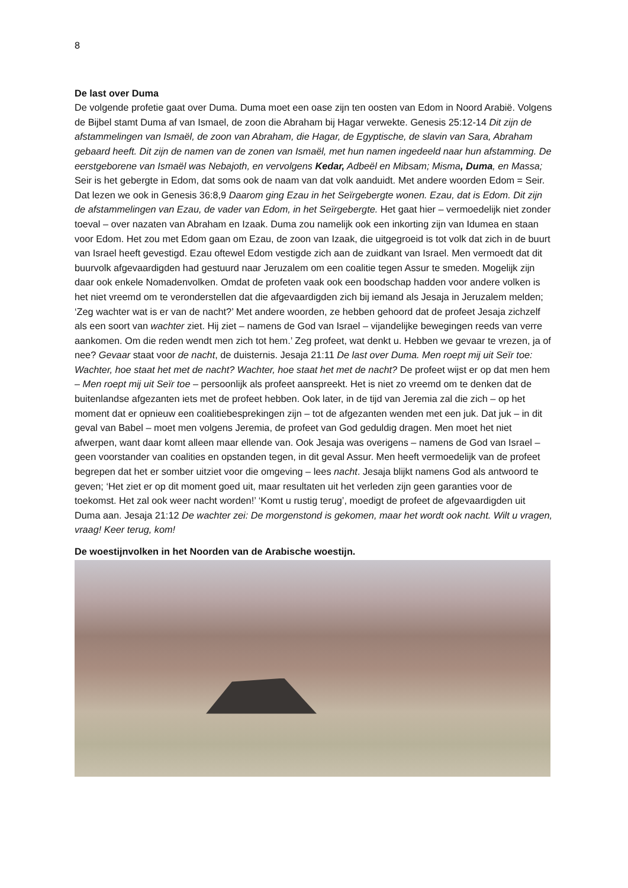8
De last over Duma
De volgende profetie gaat over Duma. Duma moet een oase zijn ten oosten van Edom in Noord Arabië. Volgens de Bijbel stamt Duma af van Ismael, de zoon die Abraham bij Hagar verwekte. Genesis 25:12-14 Dit zijn de afstammelingen van Ismaël, de zoon van Abraham, die Hagar, de Egyptische, de slavin van Sara, Abraham gebaard heeft. Dit zijn de namen van de zonen van Ismaël, met hun namen ingedeeld naar hun afstamming. De eerstgeborene van Ismaël was Nebajoth, en vervolgens Kedar, Adbeël en Mibsam; Misma, Duma, en Massa; Seir is het gebergte in Edom, dat soms ook de naam van dat volk aanduidt. Met andere woorden Edom = Seir. Dat lezen we ook in Genesis 36:8,9 Daarom ging Ezau in het Seïrgebergte wonen. Ezau, dat is Edom. Dit zijn de afstammelingen van Ezau, de vader van Edom, in het Seïrgebergte. Het gaat hier – vermoedelijk niet zonder toeval – over nazaten van Abraham en Izaak. Duma zou namelijk ook een inkorting zijn van Idumea en staan voor Edom. Het zou met Edom gaan om Ezau, de zoon van Izaak, die uitgegroeid is tot volk dat zich in de buurt van Israel heeft gevestigd. Ezau oftewel Edom vestigde zich aan de zuidkant van Israel. Men vermoedt dat dit buurvolk afgevaardigden had gestuurd naar Jeruzalem om een coalitie tegen Assur te smeden. Mogelijk zijn daar ook enkele Nomadenvolken. Omdat de profeten vaak ook een boodschap hadden voor andere volken is het niet vreemd om te veronderstellen dat die afgevaardigden zich bij iemand als Jesaja in Jeruzalem melden; ‘Zeg wachter wat is er van de nacht?’ Met andere woorden, ze hebben gehoord dat de profeet Jesaja zichzelf als een soort van wachter ziet. Hij ziet – namens de God van Israel – vijandelijke bewegingen reeds van verre aankomen. Om die reden wendt men zich tot hem.’ Zeg profeet, wat denkt u. Hebben we gevaar te vrezen, ja of nee? Gevaar staat voor de nacht, de duisternis. Jesaja 21:11 De last over Duma. Men roept mij uit Seïr toe: Wachter, hoe staat het met de nacht? Wachter, hoe staat het met de nacht? De profeet wijst er op dat men hem – Men roept mij uit Seïr toe – persoonlijk als profeet aanspreekt. Het is niet zo vreemd om te denken dat de buitenlandse afgezanten iets met de profeet hebben. Ook later, in de tijd van Jeremia zal die zich – op het moment dat er opnieuw een coalitiebesprekingen zijn – tot de afgezanten wenden met een juk. Dat juk – in dit geval van Babel – moet men volgens Jeremia, de profeet van God geduldig dragen. Men moet het niet afwerpen, want daar komt alleen maar ellende van. Ook Jesaja was overigens – namens de God van Israel – geen voorstander van coalities en opstanden tegen, in dit geval Assur. Men heeft vermoedelijk van de profeet begrepen dat het er somber uitziet voor die omgeving – lees nacht. Jesaja blijkt namens God als antwoord te geven; ‘Het ziet er op dit moment goed uit, maar resultaten uit het verleden zijn geen garanties voor de toekomst. Het zal ook weer nacht worden!’ ‘Komt u rustig terug’, moedigt de profeet de afgevaardigden uit Duma aan. Jesaja 21:12 De wachter zei: De morgenstond is gekomen, maar het wordt ook nacht. Wilt u vragen, vraag! Keer terug, kom!
De woestijnvolken in het Noorden van de Arabische woestijn.